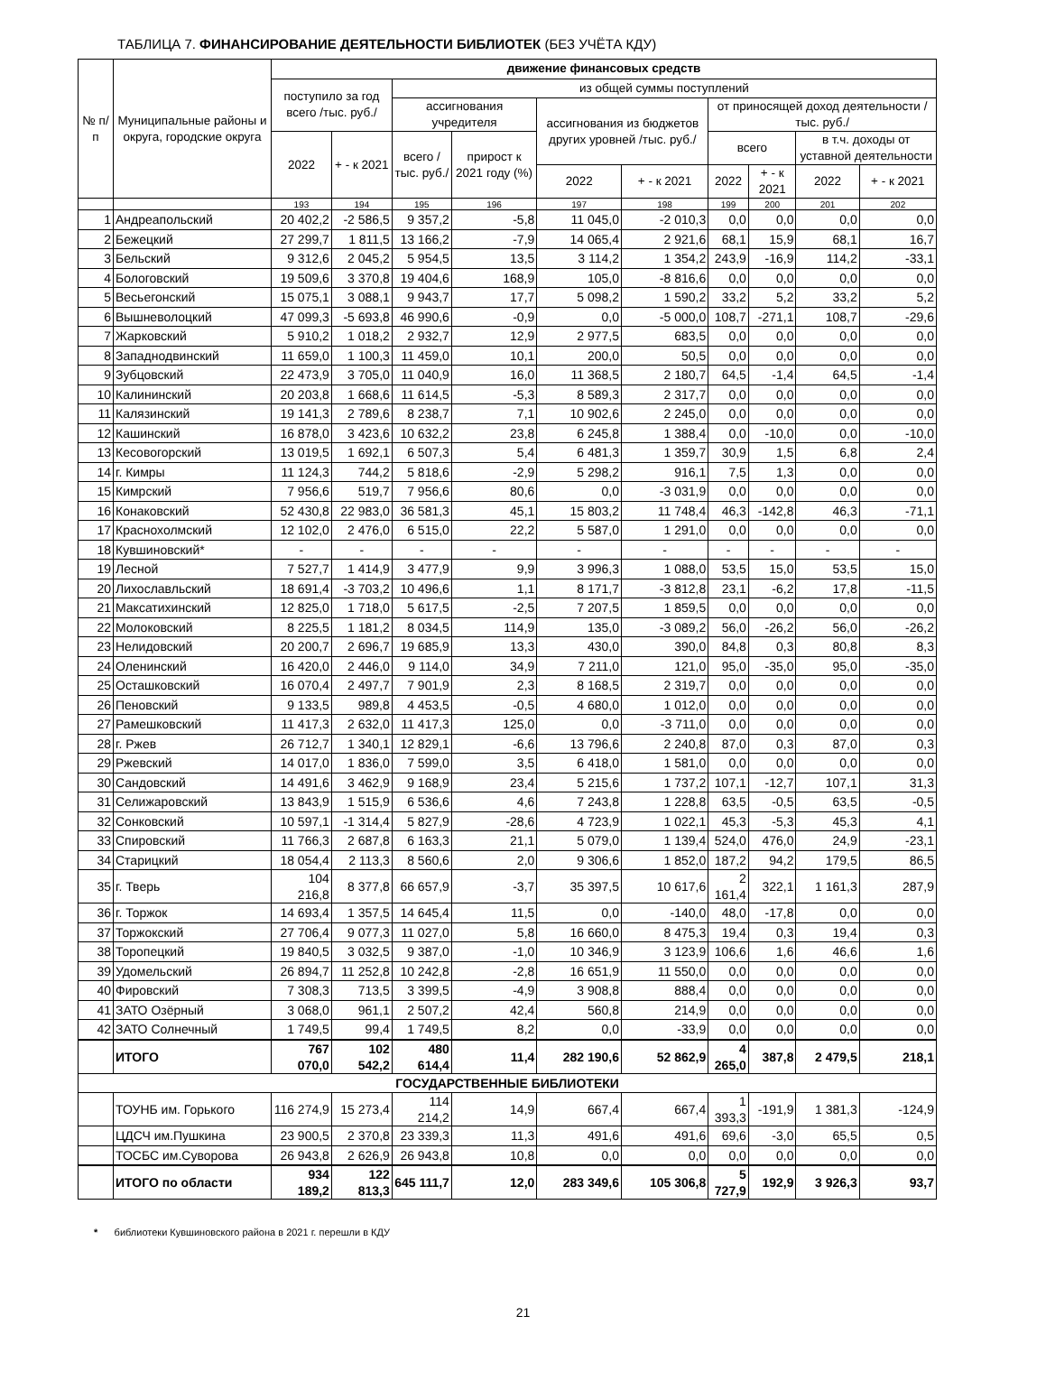ТАБЛИЦА 7. ФИНАНСИРОВАНИЕ ДЕЯТЕЛЬНОСТИ БИБЛИОТЕК (БЕЗ УЧЁТА КДУ)
| № п/п | Муниципальные районы и округа, городские округа | движение финансовых средств | | | | | | | | | |
| --- | --- | --- | --- | --- | --- | --- | --- | --- | --- | --- | --- |
| | | поступило за год всего /тыс. руб./ | | из общей суммы поступлений | | | | | | | |
| | | | | ассигнования учредителя | | ассигнования из бюджетов других уровней /тыс. руб./ | | от приносящей доход деятельности / тыс. руб./ | | | |
| | | | | всего /тыс. руб./ | прирост к 2021 году (%) | | | всего | | в т.ч. доходы от уставной деятельности | |
| | | 2022 | + - к 2021 | | | | | | | | |
| | | | | | | 2022 | + - к 2021 | 2022 | + - к 2021 | 2022 | + - к 2021 |
| | | 193 | 194 | 195 | 196 | 197 | 198 | 199 | 200 | 201 | 202 |
| 1 | Андреапольский | 20 402,2 | -2 586,5 | 9 357,2 | -5,8 | 11 045,0 | -2 010,3 | 0,0 | 0,0 | 0,0 | 0,0 |
| 2 | Бежецкий | 27 299,7 | 1 811,5 | 13 166,2 | -7,9 | 14 065,4 | 2 921,6 | 68,1 | 15,9 | 68,1 | 16,7 |
| 3 | Бельский | 9 312,6 | 2 045,2 | 5 954,5 | 13,5 | 3 114,2 | 1 354,2 | 243,9 | -16,9 | 114,2 | -33,1 |
| 4 | Бологовский | 19 509,6 | 3 370,8 | 19 404,6 | 168,9 | 105,0 | -8 816,6 | 0,0 | 0,0 | 0,0 | 0,0 |
| 5 | Весьегонский | 15 075,1 | 3 088,1 | 9 943,7 | 17,7 | 5 098,2 | 1 590,2 | 33,2 | 5,2 | 33,2 | 5,2 |
| 6 | Вышневолоцкий | 47 099,3 | -5 693,8 | 46 990,6 | -0,9 | 0,0 | -5 000,0 | 108,7 | -271,1 | 108,7 | -29,6 |
| 7 | Жарковский | 5 910,2 | 1 018,2 | 2 932,7 | 12,9 | 2 977,5 | 683,5 | 0,0 | 0,0 | 0,0 | 0,0 |
| 8 | Западнодвинский | 11 659,0 | 1 100,3 | 11 459,0 | 10,1 | 200,0 | 50,5 | 0,0 | 0,0 | 0,0 | 0,0 |
| 9 | Зубцовский | 22 473,9 | 3 705,0 | 11 040,9 | 16,0 | 11 368,5 | 2 180,7 | 64,5 | -1,4 | 64,5 | -1,4 |
| 10 | Калининский | 20 203,8 | 1 668,6 | 11 614,5 | -5,3 | 8 589,3 | 2 317,7 | 0,0 | 0,0 | 0,0 | 0,0 |
| 11 | Калязинский | 19 141,3 | 2 789,6 | 8 238,7 | 7,1 | 10 902,6 | 2 245,0 | 0,0 | 0,0 | 0,0 | 0,0 |
| 12 | Кашинский | 16 878,0 | 3 423,6 | 10 632,2 | 23,8 | 6 245,8 | 1 388,4 | 0,0 | -10,0 | 0,0 | -10,0 |
| 13 | Кесовогорский | 13 019,5 | 1 692,1 | 6 507,3 | 5,4 | 6 481,3 | 1 359,7 | 30,9 | 1,5 | 6,8 | 2,4 |
| 14 | г. Кимры | 11 124,3 | 744,2 | 5 818,6 | -2,9 | 5 298,2 | 916,1 | 7,5 | 1,3 | 0,0 | 0,0 |
| 15 | Кимрский | 7 956,6 | 519,7 | 7 956,6 | 80,6 | 0,0 | -3 031,9 | 0,0 | 0,0 | 0,0 | 0,0 |
| 16 | Конаковский | 52 430,8 | 22 983,0 | 36 581,3 | 45,1 | 15 803,2 | 11 748,4 | 46,3 | -142,8 | 46,3 | -71,1 |
| 17 | Краснохолмский | 12 102,0 | 2 476,0 | 6 515,0 | 22,2 | 5 587,0 | 1 291,0 | 0,0 | 0,0 | 0,0 | 0,0 |
| 18 | Кувшиновский* | - | - | - | - | - | - | - | - | - | - |
| 19 | Лесной | 7 527,7 | 1 414,9 | 3 477,9 | 9,9 | 3 996,3 | 1 088,0 | 53,5 | 15,0 | 53,5 | 15,0 |
| 20 | Лихославльский | 18 691,4 | -3 703,2 | 10 496,6 | 1,1 | 8 171,7 | -3 812,8 | 23,1 | -6,2 | 17,8 | -11,5 |
| 21 | Максатихинский | 12 825,0 | 1 718,0 | 5 617,5 | -2,5 | 7 207,5 | 1 859,5 | 0,0 | 0,0 | 0,0 | 0,0 |
| 22 | Молоковский | 8 225,5 | 1 181,2 | 8 034,5 | 114,9 | 135,0 | -3 089,2 | 56,0 | -26,2 | 56,0 | -26,2 |
| 23 | Нелидовский | 20 200,7 | 2 696,7 | 19 685,9 | 13,3 | 430,0 | 390,0 | 84,8 | 0,3 | 80,8 | 8,3 |
| 24 | Оленинский | 16 420,0 | 2 446,0 | 9 114,0 | 34,9 | 7 211,0 | 121,0 | 95,0 | -35,0 | 95,0 | -35,0 |
| 25 | Осташковский | 16 070,4 | 2 497,7 | 7 901,9 | 2,3 | 8 168,5 | 2 319,7 | 0,0 | 0,0 | 0,0 | 0,0 |
| 26 | Пеновский | 9 133,5 | 989,8 | 4 453,5 | -0,5 | 4 680,0 | 1 012,0 | 0,0 | 0,0 | 0,0 | 0,0 |
| 27 | Рамешковский | 11 417,3 | 2 632,0 | 11 417,3 | 125,0 | 0,0 | -3 711,0 | 0,0 | 0,0 | 0,0 | 0,0 |
| 28 | г. Ржев | 26 712,7 | 1 340,1 | 12 829,1 | -6,6 | 13 796,6 | 2 240,8 | 87,0 | 0,3 | 87,0 | 0,3 |
| 29 | Ржевский | 14 017,0 | 1 836,0 | 7 599,0 | 3,5 | 6 418,0 | 1 581,0 | 0,0 | 0,0 | 0,0 | 0,0 |
| 30 | Сандовский | 14 491,6 | 3 462,9 | 9 168,9 | 23,4 | 5 215,6 | 1 737,2 | 107,1 | -12,7 | 107,1 | 31,3 |
| 31 | Селижаровский | 13 843,9 | 1 515,9 | 6 536,6 | 4,6 | 7 243,8 | 1 228,8 | 63,5 | -0,5 | 63,5 | -0,5 |
| 32 | Сонковский | 10 597,1 | -1 314,4 | 5 827,9 | -28,6 | 4 723,9 | 1 022,1 | 45,3 | -5,3 | 45,3 | 4,1 |
| 33 | Спировский | 11 766,3 | 2 687,8 | 6 163,3 | 21,1 | 5 079,0 | 1 139,4 | 524,0 | 476,0 | 24,9 | -23,1 |
| 34 | Старицкий | 18 054,4 | 2 113,3 | 8 560,6 | 2,0 | 9 306,6 | 1 852,0 | 187,2 | 94,2 | 179,5 | 86,5 |
| 35 | г. Тверь | 104 216,8 | 8 377,8 | 66 657,9 | -3,7 | 35 397,5 | 10 617,6 | 2 161,4 | 322,1 | 1 161,3 | 287,9 |
| 36 | г. Торжок | 14 693,4 | 1 357,5 | 14 645,4 | 11,5 | 0,0 | -140,0 | 48,0 | -17,8 | 0,0 | 0,0 |
| 37 | Торжокский | 27 706,4 | 9 077,3 | 11 027,0 | 5,8 | 16 660,0 | 8 475,3 | 19,4 | 0,3 | 19,4 | 0,3 |
| 38 | Торопецкий | 19 840,5 | 3 032,5 | 9 387,0 | -1,0 | 10 346,9 | 3 123,9 | 106,6 | 1,6 | 46,6 | 1,6 |
| 39 | Удомельский | 26 894,7 | 11 252,8 | 10 242,8 | -2,8 | 16 651,9 | 11 550,0 | 0,0 | 0,0 | 0,0 | 0,0 |
| 40 | Фировский | 7 308,3 | 713,5 | 3 399,5 | -4,9 | 3 908,8 | 888,4 | 0,0 | 0,0 | 0,0 | 0,0 |
| 41 | ЗАТО Озёрный | 3 068,0 | 961,1 | 2 507,2 | 42,4 | 560,8 | 214,9 | 0,0 | 0,0 | 0,0 | 0,0 |
| 42 | ЗАТО Солнечный | 1 749,5 | 99,4 | 1 749,5 | 8,2 | 0,0 | -33,9 | 0,0 | 0,0 | 0,0 | 0,0 |
| | ИТОГО | 767 070,0 | 102 542,2 | 480 614,4 | 11,4 | 282 190,6 | 52 862,9 | 4 265,0 | 387,8 | 2 479,5 | 218,1 |
| ГОСУДАРСТВЕННЫЕ БИБЛИОТЕКИ | | | | | | | | | | | |
| | ТОУНБ им. Горького | 116 274,9 | 15 273,4 | 114 214,2 | 14,9 | 667,4 | 667,4 | 1 393,3 | -191,9 | 1 381,3 | -124,9 |
| | ЦДСЧ им.Пушкина | 23 900,5 | 2 370,8 | 23 339,3 | 11,3 | 491,6 | 491,6 | 69,6 | -3,0 | 65,5 | 0,5 |
| | ТОСБС им.Суворова | 26 943,8 | 2 626,9 | 26 943,8 | 10,8 | 0,0 | 0,0 | 0,0 | 0,0 | 0,0 | 0,0 |
| | ИТОГО по области | 934 189,2 | 122 813,3 | 645 111,7 | 12,0 | 283 349,6 | 105 306,8 | 5 727,9 | 192,9 | 3 926,3 | 93,7 |
* библиотеки Кувшиновского района в 2021 г. перешли в КДУ
21